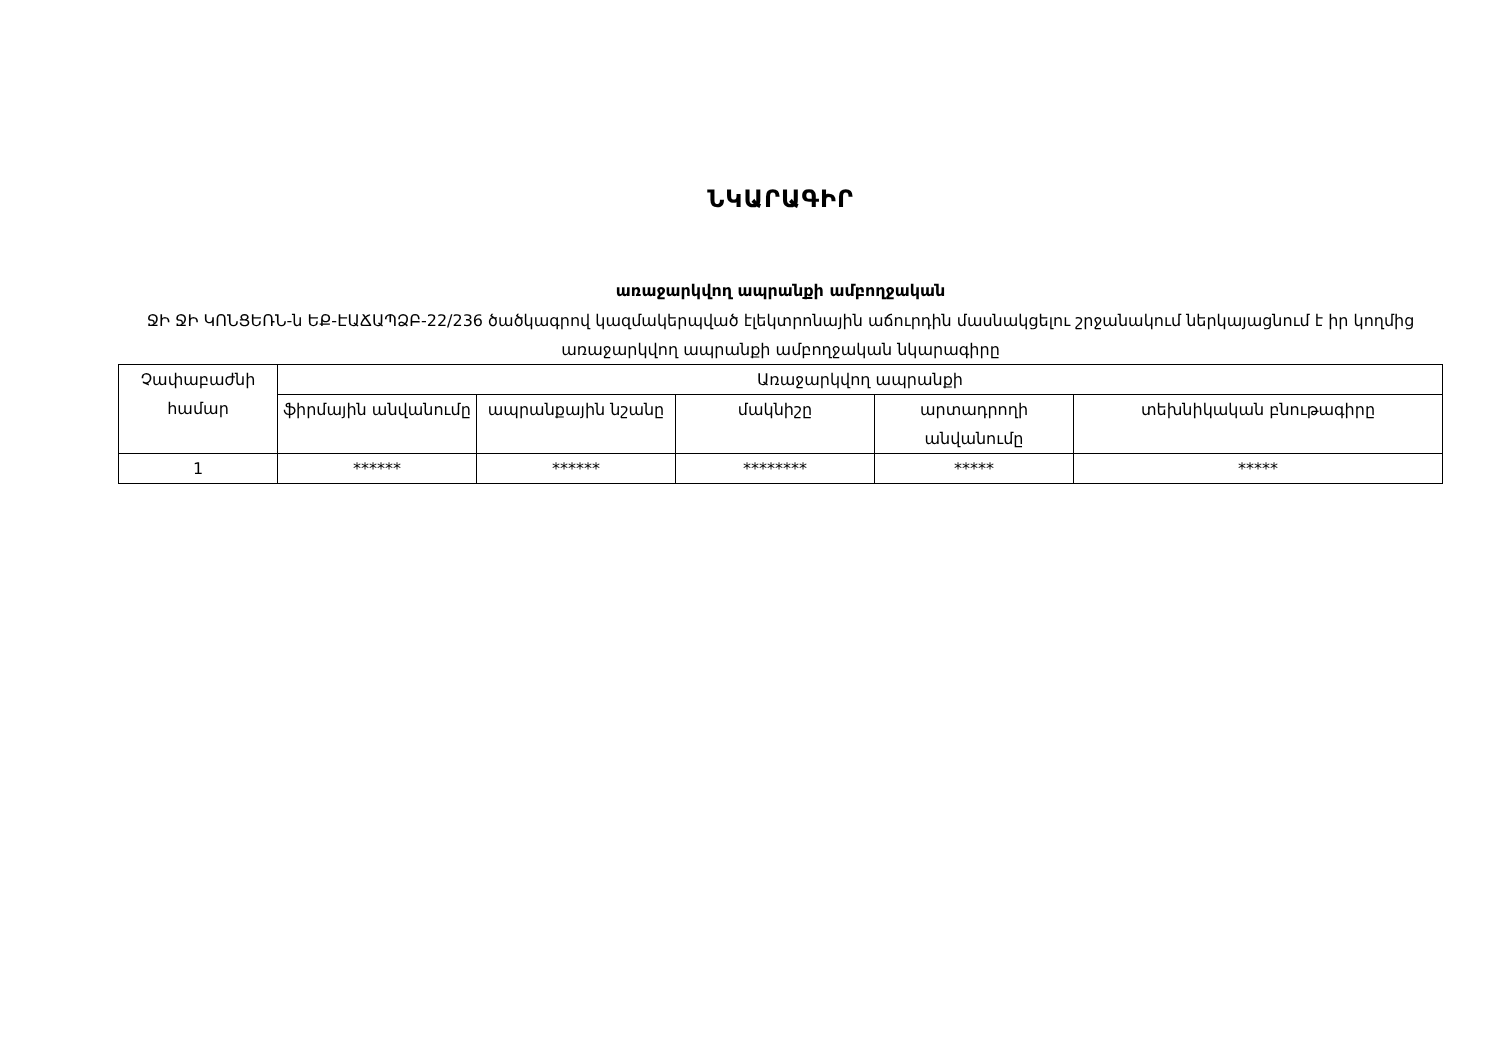ՆԿԱՐԱԳԻՐ
առաջարկվող ապրանքի ամբողջական
ՋԻ ՋԻ ԿՈՆՑԵՌՆ-ն ԵՔ-ԷԱՃԱՊՁԲ-22/236 ծածկագրով կազմակերպված էլեկտրոնային աճուրդին մասնակցելու շրջանակում ներկայացնում է իր կողմից առաջարկվող ապրանքի ամբողջական նկարագիրը
| Չափաբաժնի համար | Առաջարկվող ապրանքի | | | | |
| --- | --- | --- | --- | --- | --- |
| | ֆիրմային անվանումը | ապրանքային նշանը | մակնիշը | արտադրողի անվանումը | տեխնիկական բնութագիրը |
| 1 | ****** | ****** | ******** | ***** | ***** |